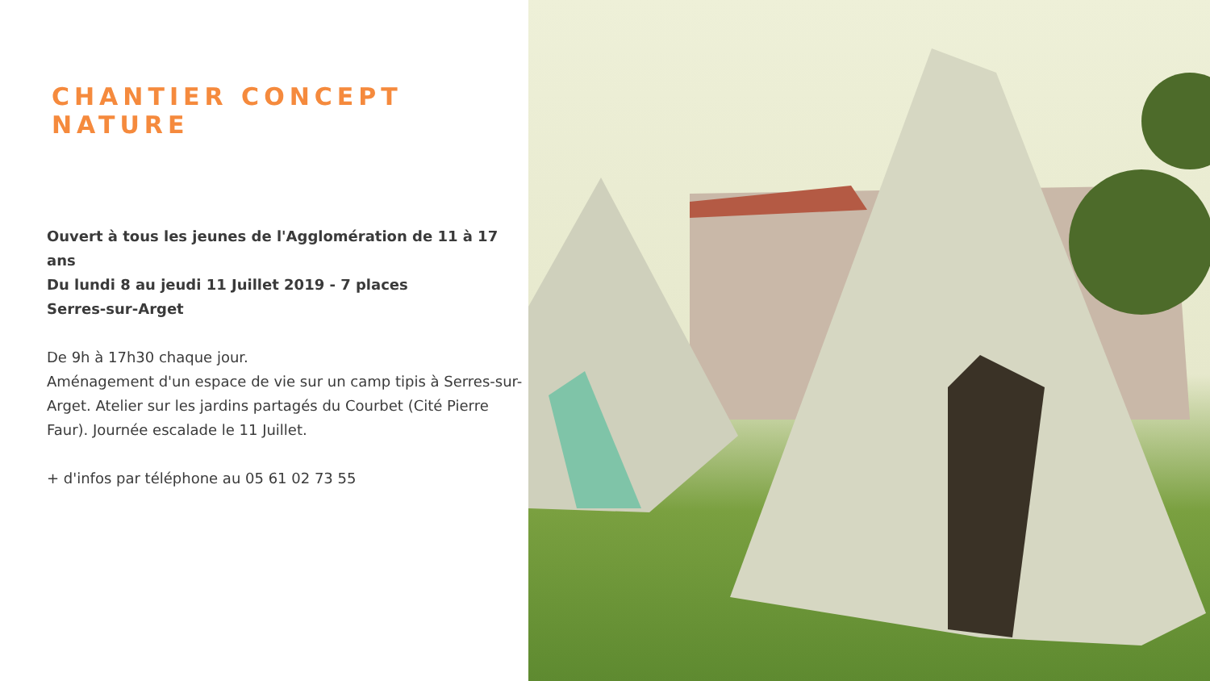CHANTIER CONCEPT NATURE
Ouvert à tous les jeunes de l'Agglomération de 11 à 17 ans
Du lundi 8 au jeudi 11 Juillet 2019 - 7 places
Serres-sur-Arget
De 9h à 17h30 chaque jour.
Aménagement d'un espace de vie sur un camp tipis à Serres-sur-Arget. Atelier sur les jardins partagés du Courbet (Cité Pierre Faur). Journée escalade le 11 Juillet.
+ d'infos par téléphone au 05 61 02 73 55